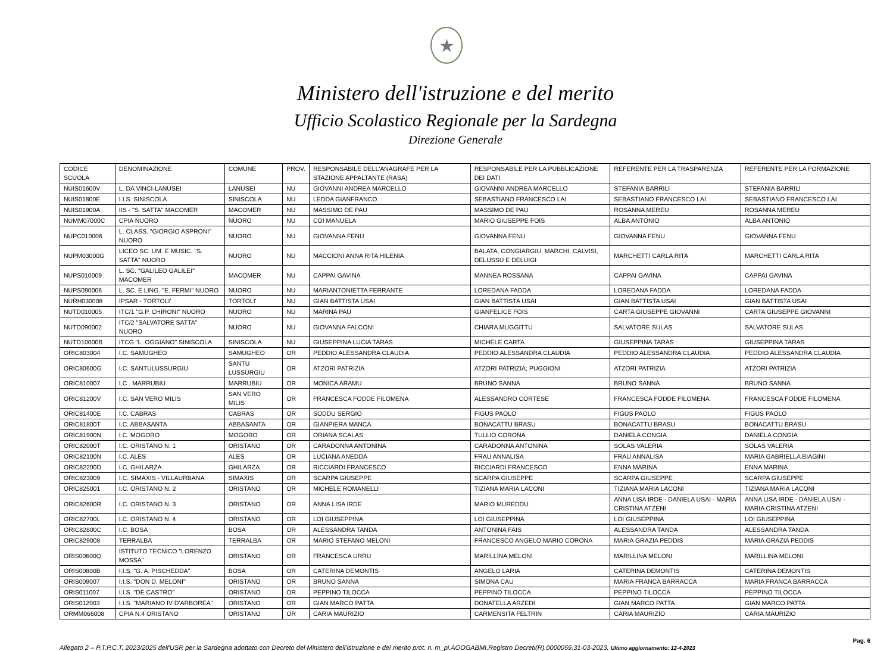★
Ministero dell'istruzione e del merito
Ufficio Scolastico Regionale per la Sardegna
Direzione Generale
| CODICE SCUOLA | DENOMINAZIONE | COMUNE | PROV. | RESPONSABILE DELL'ANAGRAFE PER LA STAZIONE APPALTANTE (RASA) | RESPONSABILE PER LA PUBBLICAZIONE DEI DATI | REFERENTE PER LA TRASPARENZA | REFERENTE PER LA FORMAZIONE |
| --- | --- | --- | --- | --- | --- | --- | --- |
| NUIS01600V | L. DA VINCI-LANUSEI | LANUSEI | NU | GIOVANNI ANDREA MARCELLO | GIOVANNI ANDREA MARCELLO | STEFANIA BARRILI | STEFANIA BARRILI |
| NUIS01800E | I.I.S. SINISCOLA | SINISCOLA | NU | LEDDA GIANFRANCO | SEBASTIANO FRANCESCO LAI | SEBASTIANO FRANCESCO LAI | SEBASTIANO FRANCESCO LAI |
| NUIS01900A | IIS - "S. SATTA" MACOMER | MACOMER | NU | MASSIMO DE PAU | MASSIMO DE PAU | ROSANNA MEREU | ROSANNA MEREU |
| NUMM07000C | CPIA NUORO | NUORO | NU | COI MANUELA | MARIO GIUSEPPE FOIS | ALBA ANTONIO | ALBA ANTONIO |
| NUPC010006 | L. CLASS. "GIORGIO ASPRONI" NUORO | NUORO | NU | GIOVANNA FENU | GIOVANNA FENU | GIOVANNA FENU | GIOVANNA FENU |
| NUPM03000G | LICEO SC. UM. E MUSIC. "S. SATTA" NUORO | NUORO | NU | MACCIONI ANNA RITA HILENIA | BALATA, CONGIARGIU, MARCHI, CALVISI, DELUSSU E DELUIGI | MARCHETTI CARLA RITA | MARCHETTI CARLA RITA |
| NUPS010009 | L. SC. "GALILEO GALILEI" MACOMER | MACOMER | NU | CAPPAI GAVINA | MANNEA ROSSANA | CAPPAI GAVINA | CAPPAI GAVINA |
| NUPS090006 | L. SC. E LING. "E. FERMI" NUORO | NUORO | NU | MARIANTONIETTA FERRANTE | LOREDANA FADDA | LOREDANA FADDA | LOREDANA FADDA |
| NURH030008 | IPSAR - TORTOLI' | TORTOLI' | NU | GIAN BATTISTA USAI | GIAN BATTISTA USAI | GIAN BATTISTA USAI | GIAN BATTISTA USAI |
| NUTD010005 | ITC/1 "G.P. CHIRONI" NUORO | NUORO | NU | MARINA PAU | GIANFELICE FOIS | CARTA GIUSEPPE GIOVANNI | CARTA GIUSEPPE GIOVANNI |
| NUTD090002 | ITC/2 "SALVATORE SATTA" NUORO | NUORO | NU | GIOVANNA FALCONI | CHIARA MUGGITTU | SALVATORE SULAS | SALVATORE SULAS |
| NUTD10000B | ITCG "L. OGGIANO" SINISCOLA | SINISCOLA | NU | GIUSEPPINA LUCIA TARAS | MICHELE CARTA | GIUSEPPINA TARAS | GIUSEPPINA TARAS |
| ORIC803004 | I.C. SAMUGHEO | SAMUGHEO | OR | PEDDIO ALESSANDRA CLAUDIA | PEDDIO ALESSANDRA CLAUDIA | PEDDIO ALESSANDRA CLAUDIA | PEDDIO ALESSANDRA CLAUDIA |
| ORIC80600G | I.C. SANTULUSSURGIU | SANTU LUSSURGIU | OR | ATZORI PATRIZIA | ATZORI PATRIZIA; PUGGIONI | ATZORI PATRIZIA | ATZORI PATRIZIA |
| ORIC810007 | I.C . MARRUBIU | MARRUBIU | OR | MONICA ARAMU | BRUNO SANNA | BRUNO SANNA | BRUNO SANNA |
| ORIC81200V | I.C. SAN VERO MILIS | SAN VERO MILIS | OR | FRANCESCA FODDE FILOMENA | ALESSANDRO CORTESE | FRANCESCA FODDE FILOMENA | FRANCESCA FODDE FILOMENA |
| ORIC81400E | I.C. CABRAS | CABRAS | OR | SODDU SERGIO | FIGUS PAOLO | FIGUS PAOLO | FIGUS PAOLO |
| ORIC81800T | I.C. ABBASANTA | ABBASANTA | OR | GIANPIERA MANCA | BONACATTU BRASU | BONACATTU BRASU | BONACATTU BRASU |
| ORIC81900N | I.C. MOGORO | MOGORO | OR | ORIANA SCALAS | TULLIO CORONA | DANIELA CONGIA | DANIELA CONGIA |
| ORIC82000T | I.C. ORISTANO N. 1 | ORISTANO | OR | CARADONNA ANTONINA | CARADONNA ANTONINA | SOLAS VALERIA | SOLAS VALERIA |
| ORIC82100N | I.C. ALES | ALES | OR | LUCIANA ANEDDA | FRAU ANNALISA | FRAU ANNALISA | MARIA GABRIELLA BIAGINI |
| ORIC82200D | I.C. GHILARZA | GHILARZA | OR | RICCIARDI FRANCESCO | RICCIARDI FRANCESCO | ENNA MARINA | ENNA MARINA |
| ORIC823009 | I.C. SIMAXIS - VILLAURBANA | SIMAXIS | OR | SCARPA GIUSEPPE | SCARPA GIUSEPPE | SCARPA GIUSEPPE | SCARPA GIUSEPPE |
| ORIC825001 | I.C. ORISTANO N. 2 | ORISTANO | OR | MICHELE ROMANELLI | TIZIANA MARIA LACONI | TIZIANA MARIA LACONI | TIZIANA MARIA LACONI |
| ORIC82600R | I.C. ORISTANO N. 3 | ORISTANO | OR | ANNA LISA IRDE | MARIO MUREDDU | ANNA LISA IRDE - DANIELA USAI - MARIA CRISTINA ATZENI | ANNA LISA IRDE - DANIELA USAI - MARIA CRISTINA ATZENI |
| ORIC82700L | I.C. ORISTANO N. 4 | ORISTANO | OR | LOI GIUSEPPINA | LOI GIUSEPPINA | LOI GIUSEPPINA | LOI GIUSEPPINA |
| ORIC82800C | I.C. BOSA | BOSA | OR | ALESSANDRA TANDA | ANTONINA FAIS | ALESSANDRA TANDA | ALESSANDRA TANDA |
| ORIC829008 | TERRALBA | TERRALBA | OR | MARIO STEFANO MELONI | FRANCESCO ANGELO MARIO CORONA | MARIA GRAZIA PEDDIS | MARIA GRAZIA PEDDIS |
| ORIS00600Q | ISTITUTO TECNICO "LORENZO MOSSA" | ORISTANO | OR | FRANCESCA URRU | MARILLINA MELONI | MARILLINA MELONI | MARILLINA MELONI |
| ORIS00800B | I.I.S. "G. A. PISCHEDDA" | BOSA | OR | CATERINA DEMONTIS | ANGELO LARIA | CATERINA DEMONTIS | CATERINA DEMONTIS |
| ORIS009007 | I.I.S. "DON D. MELONI" | ORISTANO | OR | BRUNO SANNA | SIMONA CAU | MARIA FRANCA BARRACCA | MARIA FRANCA BARRACCA |
| ORIS011007 | I.I.S. "DE CASTRO" | ORISTANO | OR | PEPPINO TILOCCA | PEPPINO TILOCCA | PEPPINO TILOCCA | PEPPINO TILOCCA |
| ORIS012003 | I.I.S. "MARIANO IV D'ARBOREA" | ORISTANO | OR | GIAN MARCO PATTA | DONATELLA ARZEDI | GIAN MARCO PATTA | GIAN MARCO PATTA |
| ORMM066008 | CPIA N.4 ORISTANO | ORISTANO | OR | CARIA MAURIZIO | CARMENSITA FELTRIN | CARIA MAURIZIO | CARIA MAURIZIO |
Pag. 6
Allegato 2 – P.T.P.C.T. 2023/2025 dell'USR per la Sardegna adottato con Decreto del Ministero dell'istruzione e del merito prot. n. m_pi.AOOGABMI.Registro Decreti(R).0000059.31-03-2023. Ultimo aggiornamento: 12-4-2023